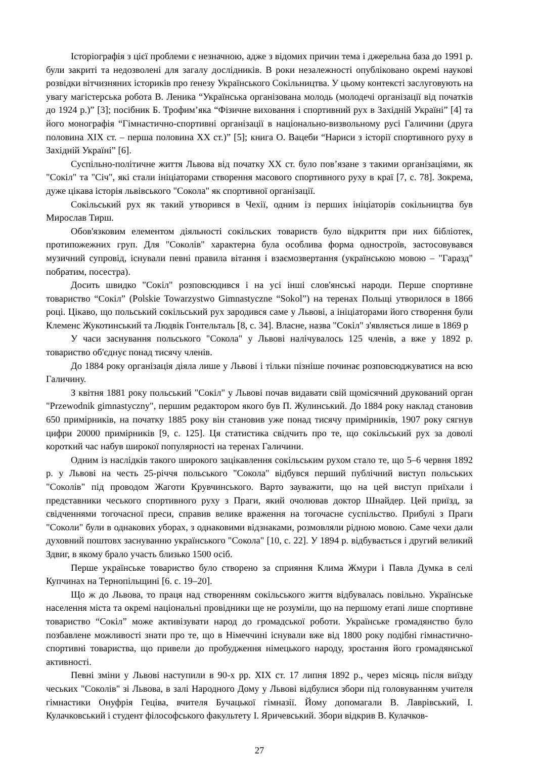Історіографія з цієї проблеми є незначною, адже з відомих причин тема і джерельна база до 1991 р. були закриті та недозволені для загалу дослідників. В роки незалежності опубліковано окремі наукові розвідки вітчизняних істориків про ґенезу Українського Сокільництва. У цьому контексті заслуговують на увагу магістерська робота В. Леника “Українська організована молодь (молодечі організації від початків до 1924 р.)” [3]; посібник Б. Трофим’яка “Фізичне виховання і спортивний рух в Західній Україні” [4] та його монографія “Гімнастично-спортивні організації в національно-визвольному русі Галичини (друга половина XIX ст. – перша половина XX ст.)” [5]; книга О. Вацеби “Нариси з історії спортивного руху в Західній Україні” [6].
Суспільно-політичне життя Львова від початку XX ст. було пов’язане з такими організаціями, як "Сокіл" та "Січ", які стали ініціаторами створення масового спортивного руху в краї [7, с. 78]. Зокрема, дуже цікава історія львівського "Сокола" як спортивної організації.
Сокільський рух як такий утворився в Чехії, одним із перших ініціаторів сокільництва був Мирослав Тирш.
Обов'язковим елементом діяльності сокільских товариств було відкриття при них бібліотек, протипожежних груп. Для "Соколів" характерна була особлива форма однострoїв, застосовувався музичний супровід, існували певні правила вітання і взаємозвертання (українською мовою – "Гаразд" побратим, посестра).
Досить швидко "Сокіл" розповсюдився і на усі інші слов'янські народи. Перше спортивне товариство “Сокіл” (Polskie Towarzystwo Gimnastyczne “Sokol”) на теренах Польщі утворилося в 1866 році. Цікаво, що польський сокільський рух зародився саме у Львові, а ініціаторами його створення були Клеменс Жукотинський та Людвік Гонтельталь [8, с. 34]. Власне, назва "Сокіл" з'являється лише в 1869 р
У часи заснування польського "Сокола" у Львові налічувалось 125 членів, а вже у 1892 р. товариство об'єднує понад тисячу членів.
До 1884 року організація діяла лише у Львові і тільки пізніше починає розповсюджуватися на всю Галичину.
З квітня 1881 року польський "Сокіл" у Львові почав видавати свій щомісячний друкований орган "Przewodnik gimnastyczny", першим редактором якого був П. Жулинський. До 1884 року наклад становив 650 примірників, на початку 1885 року він становив уже понад тисячу примірників, 1907 року сягнув цифри 20000 примірників [9, с. 125]. Ця статистика свідчить про те, що сокільський рух за доволі короткий час набув широкої популярності на теренах Галичини.
Одним із наслідків такого широкого зацікавлення сокільським рухом стало те, що 5–6 червня 1892 р. у Львові на честь 25-річчя польського "Сокола" відбувся перший публічний виступ польських "Соколів" під проводом Жаготи Крувчинського. Варто зауважити, що на цей виступ приїхали і представники чеського спортивного руху з Праги, який очолював доктор Шнайдер. Цей приїзд, за свідченнями тогочасної преси, справив велике враження на тогочасне суспільство. Прибулі з Праги "Соколи" були в однакових уборах, з однаковими відзнаками, розмовляли рідною мовою. Саме чехи дали духовний поштовх заснуванню українського "Сокола" [10, с. 22]. У 1894 р. відбувається і другий великий Здвиг, в якому брало участь близько 1500 осіб.
Перше українське товариство було створено за сприяння Клима Жмури і Павла Думка в селі Купчинах на Тернопільщині [6. с. 19–20].
Що ж до Львова, то праця над створенням сокільського життя відбувалась повільно. Українське населення міста та окремі національні провідники ще не розуміли, що на першому етапі лише спортивне товариство “Сокіл” може активізувати народ до громадської роботи. Українське громадянство було позбавлене можливості знати про те, що в Німеччині існували вже від 1800 року подібні гімнастично-спортивні товариства, що привели до пробудження німецького народу, зростання його громадянської активності.
Певні зміни у Львові наступили в 90-х рр. XIX ст. 17 липня 1892 р., через місяць після виїзду чеських "Соколів" зі Львова, в залі Народного Дому у Львові відбулися збори під головуванням учителя гімнастики Онуфрія Гецiва, вчителя Бучацької гімназії. Йому допомагали В. Лаврівський, І. Кулачковський і студент філософського факультету І. Яричевський. Збори відкрив В. Кулачков-
27